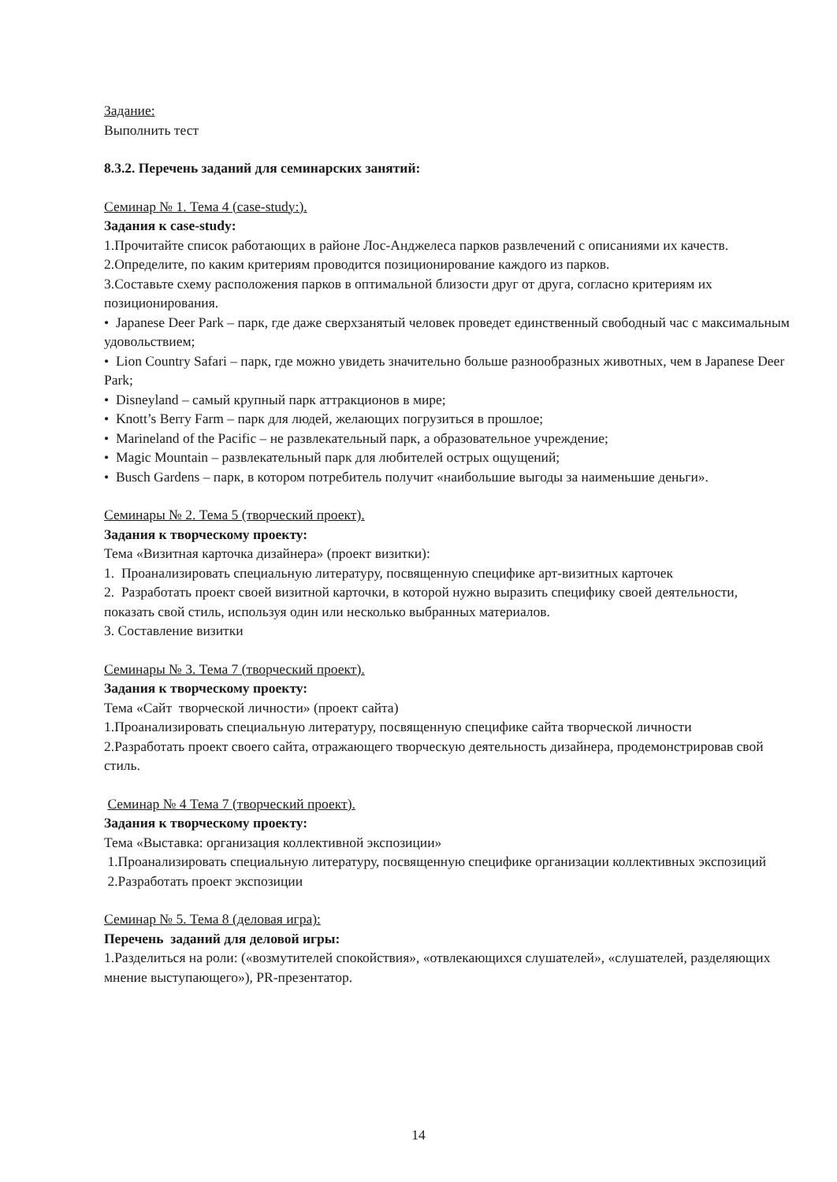Задание:
Выполнить тест
8.3.2. Перечень заданий для семинарских занятий:
Семинар № 1. Тема 4 (case-study:).
Задания к case-study:
1.Прочитайте список работающих в районе Лос-Анджелеса парков развлечений с описаниями их качеств. 2.Определите, по каким критериям проводится позиционирование каждого из парков.
3.Составьте схему расположения парков в оптимальной близости друг от друга, согласно критериям их позиционирования.
• Japanese Deer Park – парк, где даже сверхзанятый человек проведет единственный свободный час с максимальным удовольствием;
• Lion Country Safari – парк, где можно увидеть значительно больше разнообразных животных, чем в Japanese Deer Park;
• Disneyland – самый крупный парк аттракционов в мире;
• Knott’s Berry Farm – парк для людей, желающих погрузиться в прошлое;
• Marineland of the Pacific – не развлекательный парк, а образовательное учреждение;
• Magic Mountain – развлекательный парк для любителей острых ощущений;
• Busch Gardens – парк, в котором потребитель получит «наибольшие выгоды за наименьшие деньги».
Семинары № 2. Тема 5 (творческий проект).
Задания к творческому проекту:
Тема «Визитная карточка дизайнера» (проект визитки):
1. Проанализировать специальную литературу, посвященную специфике арт-визитных карточек
2. Разработать проект своей визитной карточки, в которой нужно выразить специфику своей деятельности, показать свой стиль, используя один или несколько выбранных материалов.
3. Составление визитки
Семинары № 3. Тема 7 (творческий проект).
Задания к творческому проекту:
Тема «Сайт творческой личности» (проект сайта)
1.Проанализировать специальную литературу, посвященную специфике сайта творческой личности
2.Разработать проект своего сайта, отражающего творческую деятельность дизайнера, продемонстрировав свой стиль.
Семинар № 4 Тема 7 (творческий проект).
Задания к творческому проекту:
Тема «Выставка: организация коллективной экспозиции»
1.Проанализировать специальную литературу, посвященную специфике организации коллективных экспозиций
2.Разработать проект экспозиции
Семинар № 5. Тема 8 (деловая игра):
Перечень заданий для деловой игры:
1.Разделиться на роли: («возмутителей спокойствия», «отвлекающихся слушателей», «слушателей, разделяющих мнение выступающего»), PR-презентатор.
14